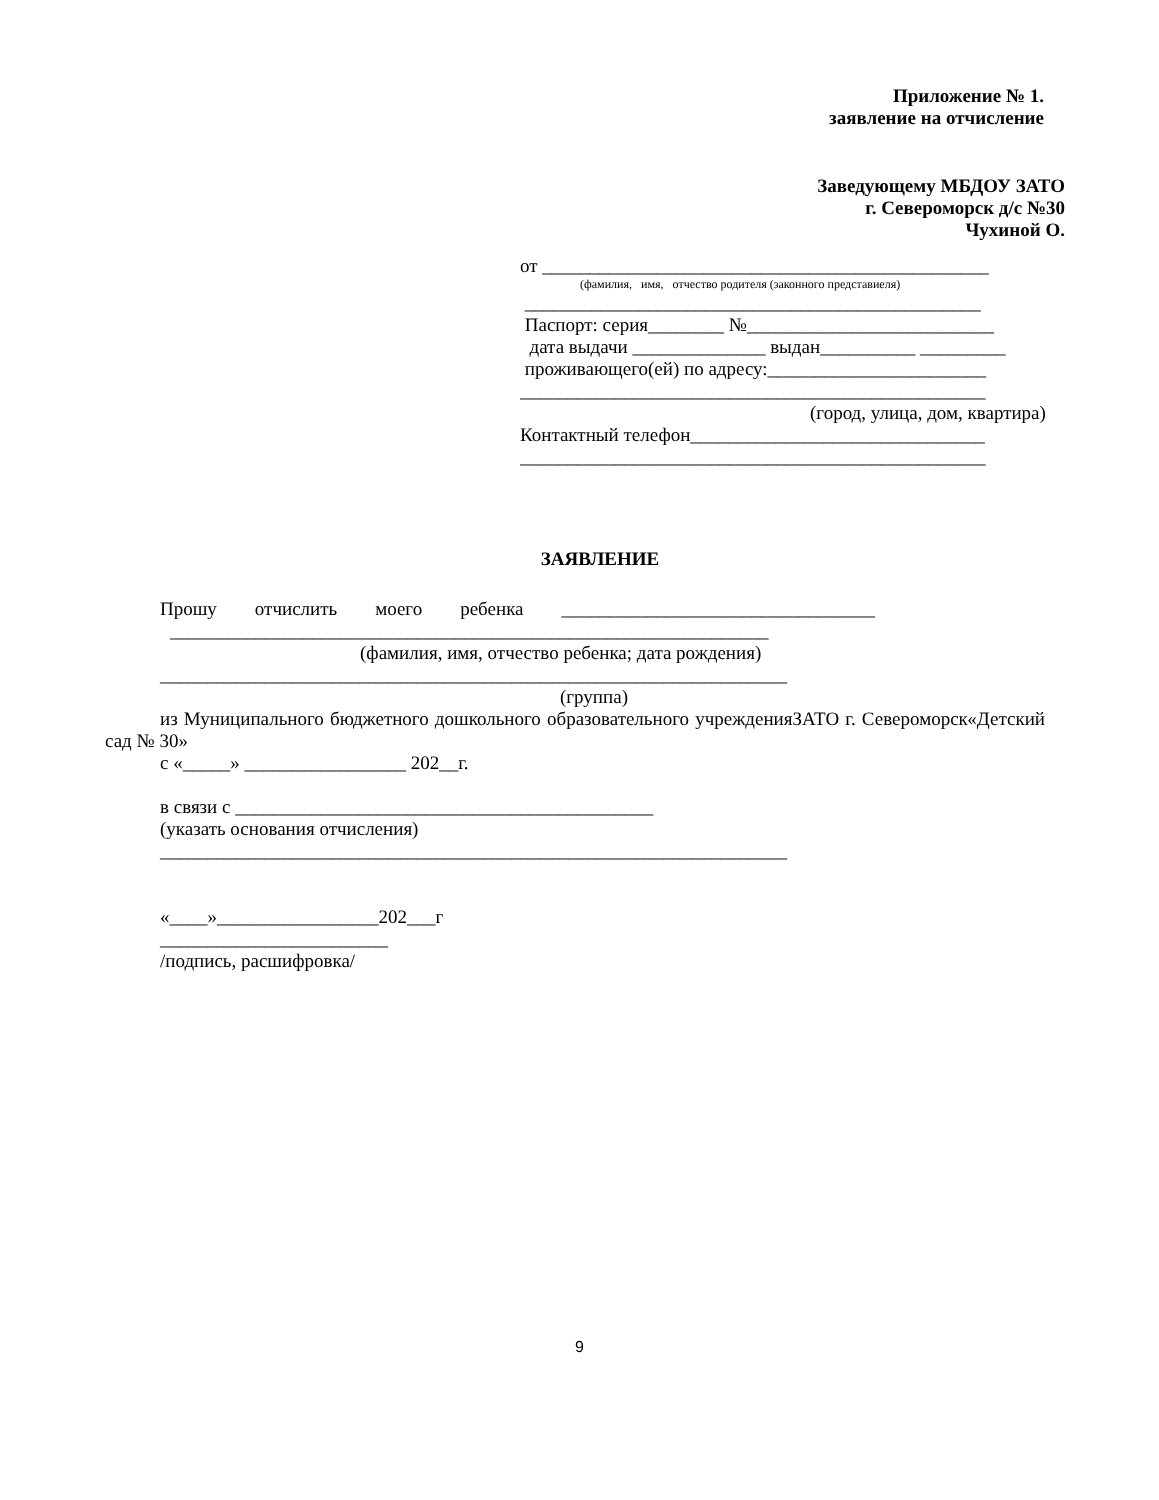Приложение № 1.
заявление на отчисление
Заведующему МБДОУ ЗАТО
г. Североморск д/с №30
Чухиной О.
от _______________________________________________
(фамилия, имя, отчество родителя (законного представиеля)
________________________________________________
Паспорт: серия________ №__________________________
дата выдачи ______________ выдан__________ _________
проживающего(ей) по адресу:_______________________
_________________________________________________
(город, улица, дом, квартира)
Контактный телефон_______________________________
_________________________________________________
ЗАЯВЛЕНИЕ
Прошу отчислить моего ребенка _________________________________
_______________________________________________________________
(фамилия, имя, отчество ребенка; дата рождения)
__________________________________________________________________
(группа)
из Муниципального бюджетного дошкольного образовательного учрежденияЗАТО г. Североморск«Детский сад № 30»
с «_____» _________________ 202__г.
в связи с ____________________________________________
(указать основания отчисления)
__________________________________________________________________
«____»_________________202___г
________________________
/подпись, расшифровка/
9